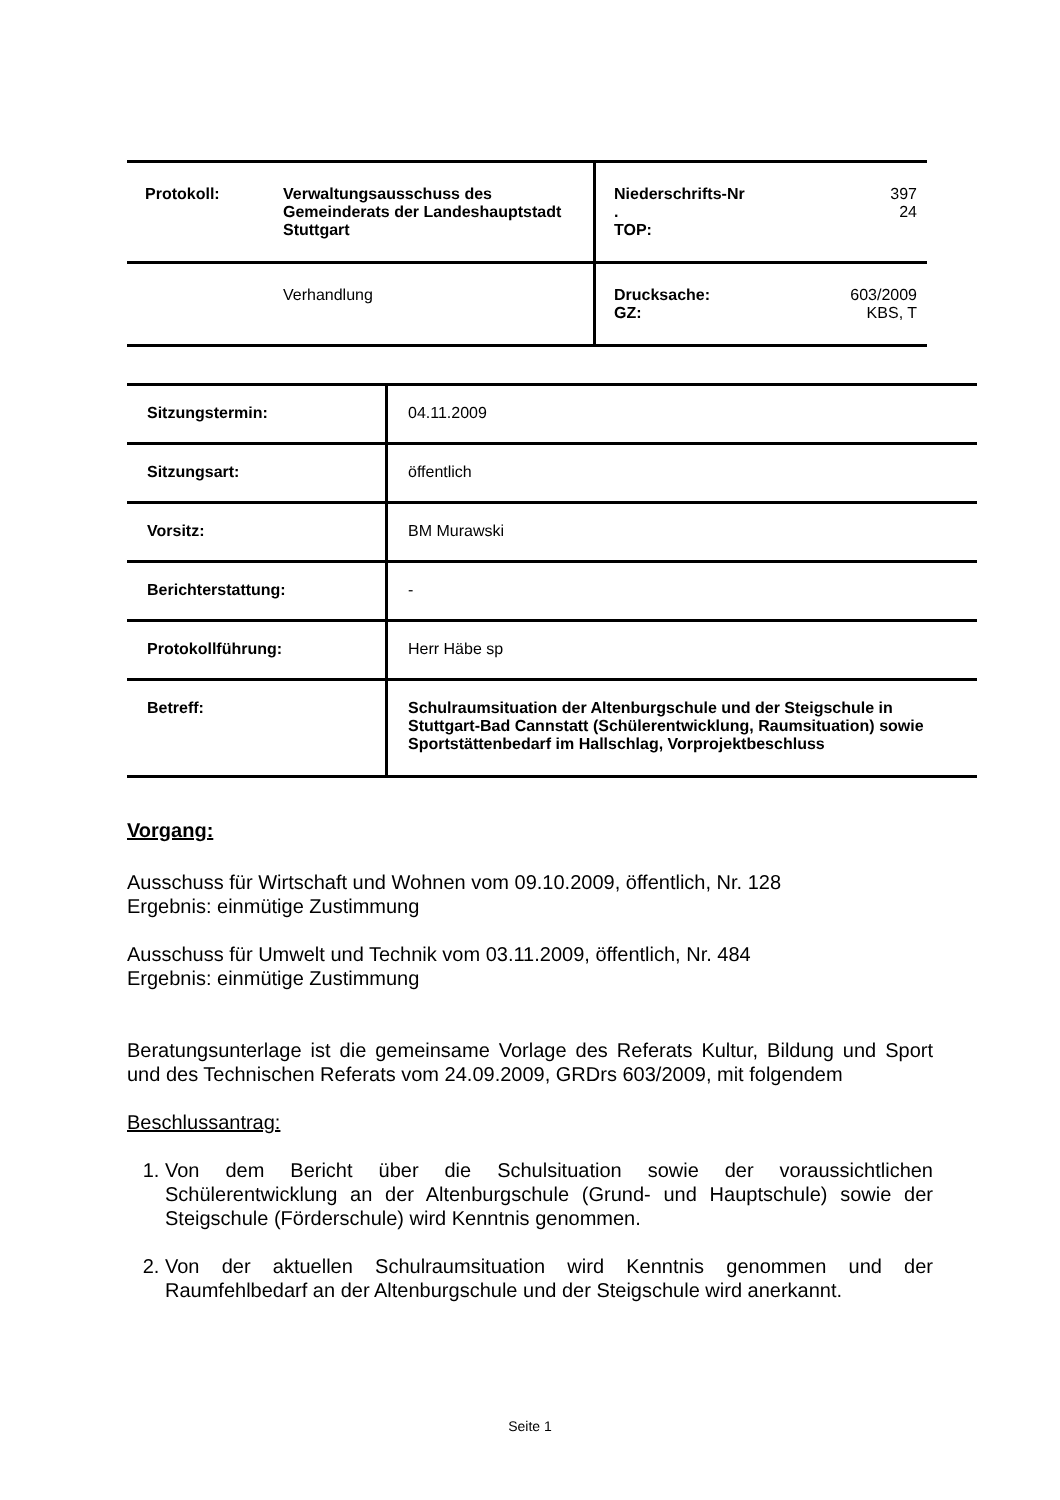| Protokoll: | Verwaltungsausschuss des Gemeinderats der Landeshauptstadt Stuttgart | Niederschrifts-Nr . TOP: | 397 24 |
| | Verhandlung | Drucksache: GZ: | 603/2009 KBS, T |
| Sitzungstermin: | 04.11.2009 |
| Sitzungsart: | öffentlich |
| Vorsitz: | BM Murawski |
| Berichterstattung: | - |
| Protokollführung: | Herr Häbe sp |
| Betreff: | Schulraumsituation der Altenburgschule und der Steigschule in Stuttgart-Bad Cannstatt (Schülerentwicklung, Raumsituation) sowie Sportstättenbedarf im Hallschlag, Vorprojektbeschluss |
Vorgang:
Ausschuss für Wirtschaft und Wohnen vom 09.10.2009, öffentlich, Nr. 128
Ergebnis: einmütige Zustimmung
Ausschuss für Umwelt und Technik vom 03.11.2009, öffentlich, Nr. 484
Ergebnis: einmütige Zustimmung
Beratungsunterlage ist die gemeinsame Vorlage des Referats Kultur, Bildung und Sport und des Technischen Referats vom 24.09.2009, GRDrs 603/2009, mit folgendem
Beschlussantrag:
1. Von dem Bericht über die Schulsituation sowie der voraussichtlichen Schülerentwicklung an der Altenburgschule (Grund- und Hauptschule) sowie der Steigschule (Förderschule) wird Kenntnis genommen.
2. Von der aktuellen Schulraumsituation wird Kenntnis genommen und der Raumfehlbedarf an der Altenburgschule und der Steigschule wird anerkannt.
Seite 1